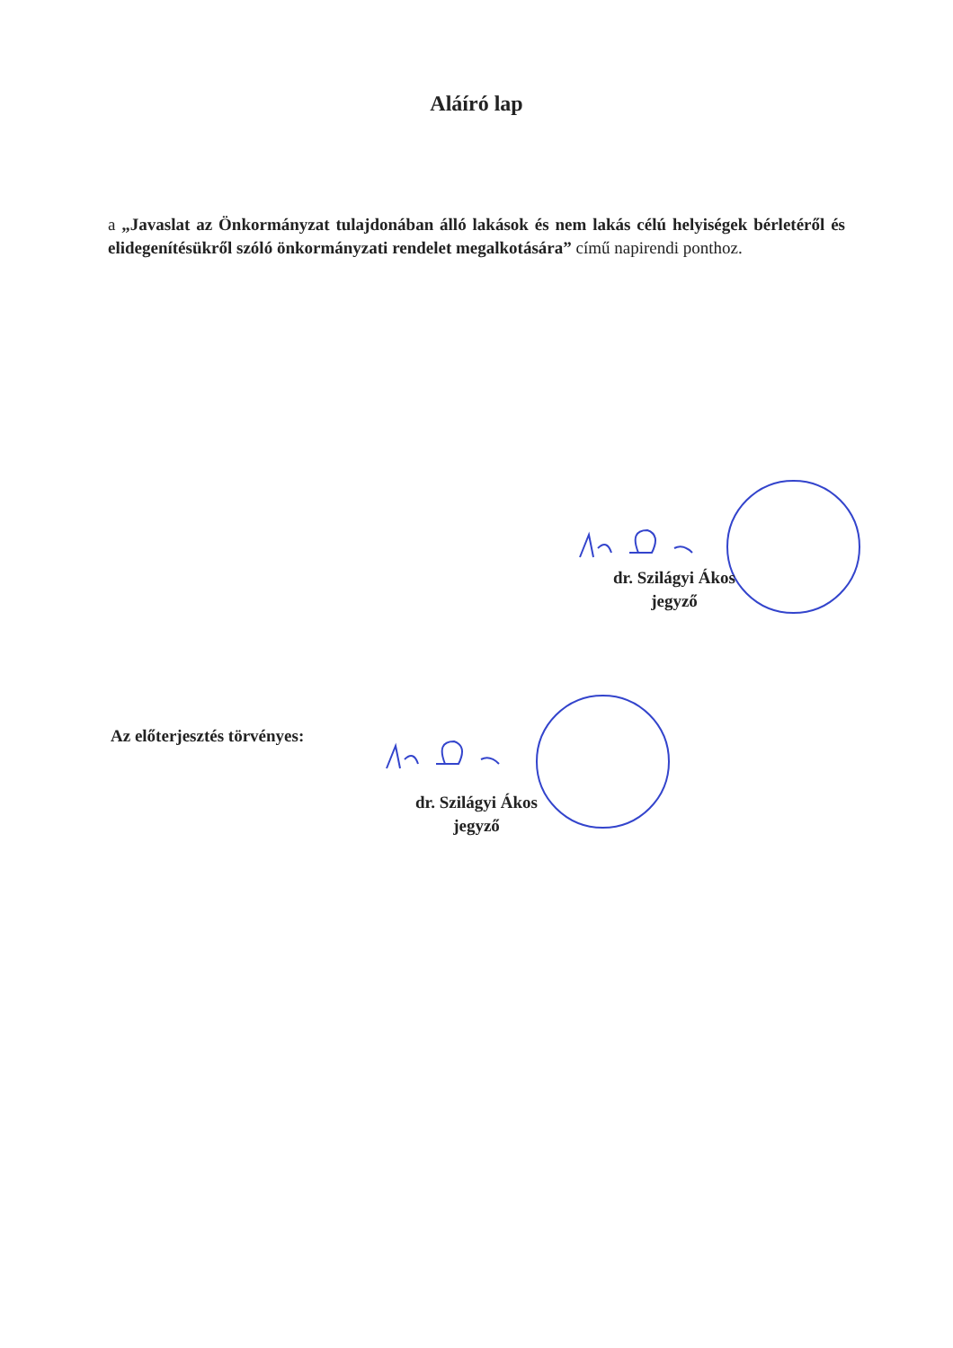Aláíró lap
a „Javaslat az Önkormányzat tulajdonában álló lakások és nem lakás célú helyiségek bérletéről és elidegenítésükről szóló önkormányzati rendelet megalkotására” című napirendi ponthoz.
dr. Szilágyi Ákos
jegyző
Az előterjesztés törvényes:
dr. Szilágyi Ákos
jegyző